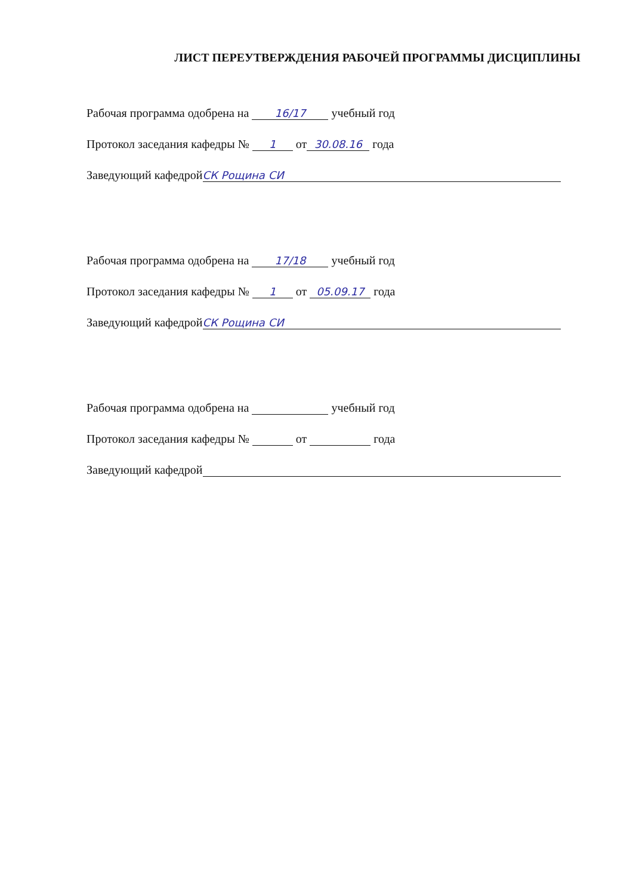ЛИСТ ПЕРЕУТВЕРЖДЕНИЯ РАБОЧЕЙ ПРОГРАММЫ ДИСЦИПЛИНЫ
Рабочая программа одобрена на 16/17 учебный год
Протокол заседания кафедры № 1 от 30.08.16 года
Заведующий кафедрой СК Рощина СИ
Рабочая программа одобрена на 17/18 учебный год
Протокол заседания кафедры № 1 от 05.09.17 года
Заведующий кафедрой СК Рощина СИ
Рабочая программа одобрена на учебный год
Протокол заседания кафедры № от года
Заведующий кафедрой